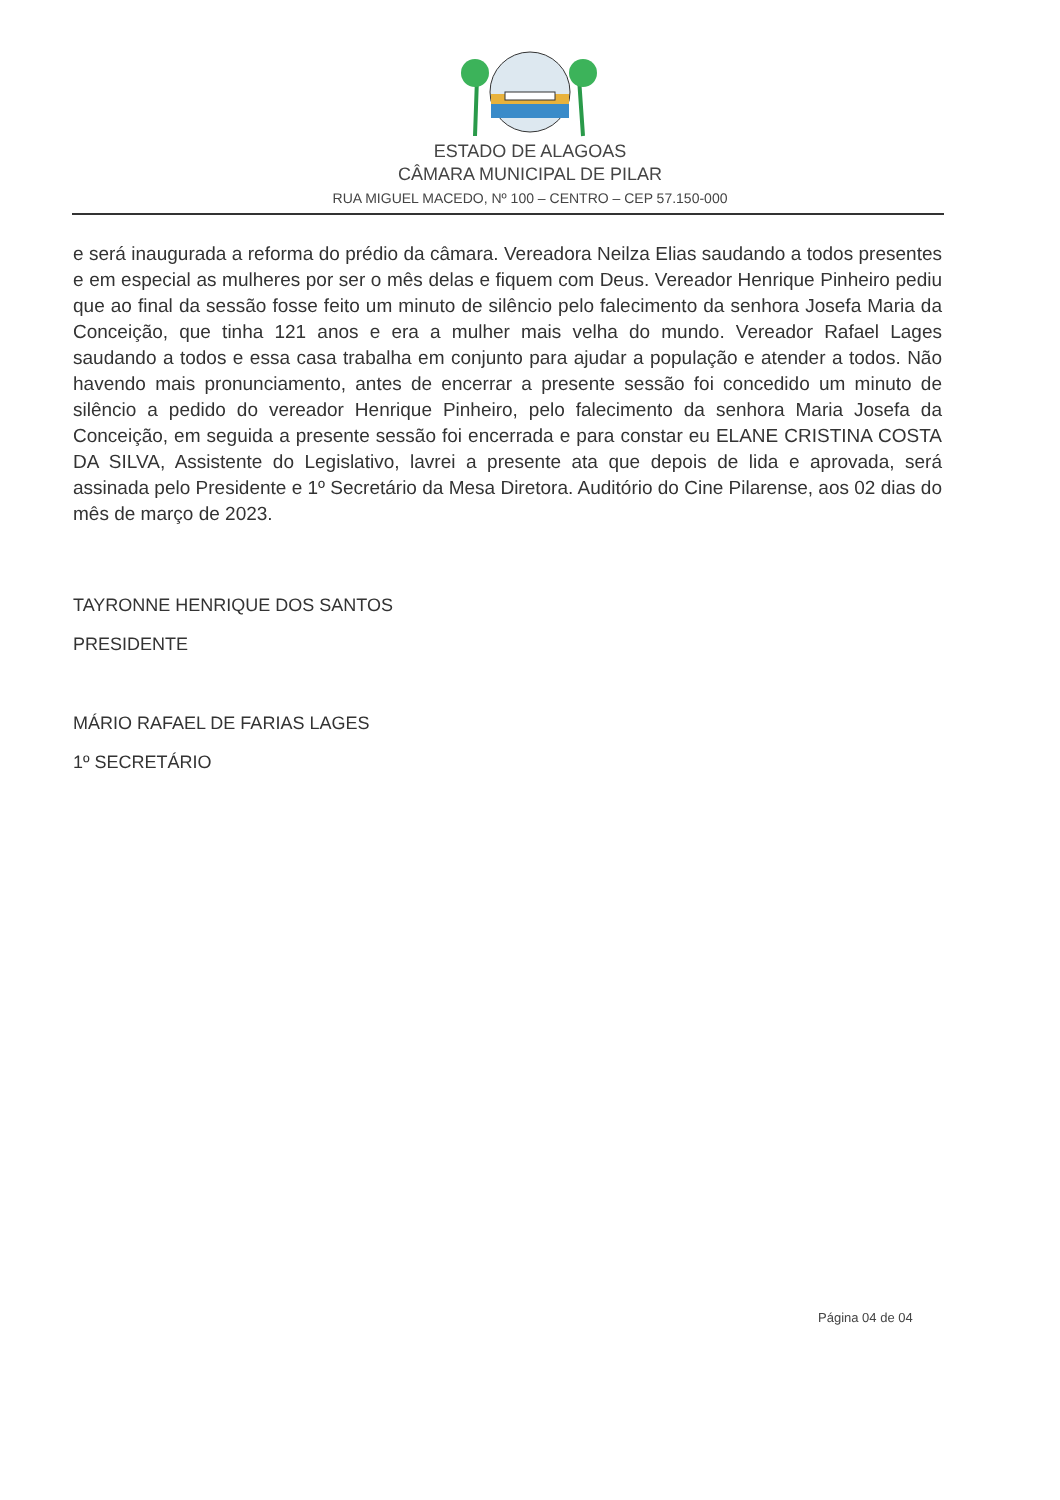ESTADO DE ALAGOAS
CÂMARA MUNICIPAL DE PILAR
RUA MIGUEL MACEDO, Nº 100 – CENTRO – CEP 57.150-000
e será inaugurada a reforma do prédio da câmara. Vereadora Neilza Elias saudando a todos presentes e em especial as mulheres por ser o mês delas e fiquem com Deus. Vereador Henrique Pinheiro pediu que ao final da sessão fosse feito um minuto de silêncio pelo falecimento da senhora Josefa Maria da Conceição, que tinha 121 anos e era a mulher mais velha do mundo. Vereador Rafael Lages saudando a todos e essa casa trabalha em conjunto para ajudar a população e atender a todos. Não havendo mais pronunciamento, antes de encerrar a presente sessão foi concedido um minuto de silêncio a pedido do vereador Henrique Pinheiro, pelo falecimento da senhora Maria Josefa da Conceição, em seguida a presente sessão foi encerrada e para constar eu ELANE CRISTINA COSTA DA SILVA, Assistente do Legislativo, lavrei a presente ata que depois de lida e aprovada, será assinada pelo Presidente e 1º Secretário da Mesa Diretora. Auditório do Cine Pilarense, aos 02 dias do mês de março de 2023.
TAYRONNE HENRIQUE DOS SANTOS
PRESIDENTE
MÁRIO RAFAEL DE FARIAS LAGES
1º SECRETÁRIO
Página 04 de 04